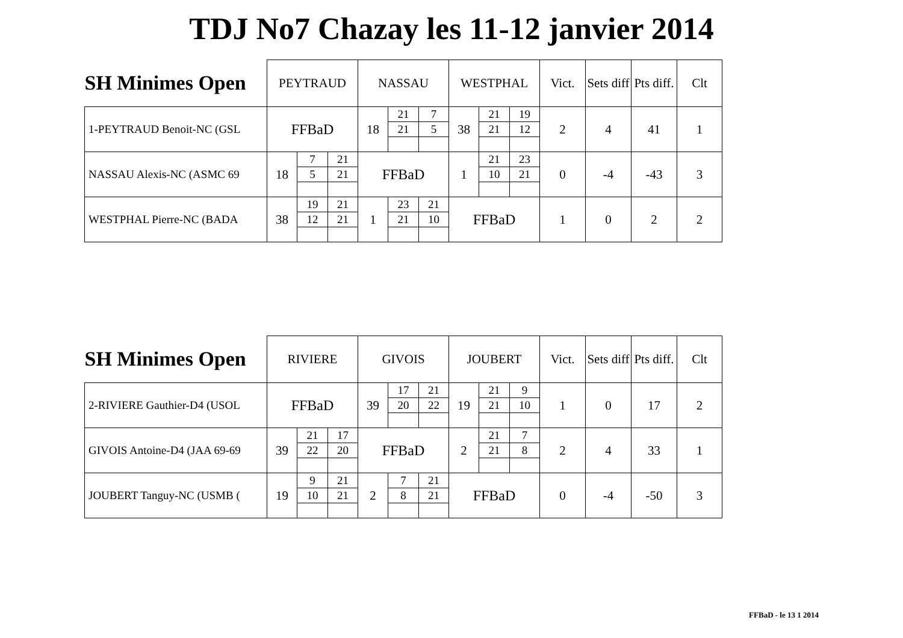TDJ No7 Chazay les 11-12 janvier 2014
| SH Minimes Open | PEYTRAUD | | | NASSAU | | | WESTPHAL | | | Vict. | Sets diff | Pts diff. | Clt |
| --- | --- | --- | --- | --- | --- | --- | --- | --- | --- | --- | --- | --- | --- |
| 1-PEYTRAUD Benoit-NC (GSL | FFBaD | | | 18 | 21 | 7 | 38 | 21 | 19 | 2 | 4 | 41 | 1 |
| | | | | | 21 | 5 | | 21 | 12 | | | | |
| NASSAU Alexis-NC (ASMC 69 | 18 | 7 | 21 | FFBaD | | | 1 | 21 | 23 | 0 | -4 | -43 | 3 |
| | | 5 | 21 | | | | | 10 | 21 | | | | |
| WESTPHAL Pierre-NC (BADA | 38 | 19 | 21 | 1 | 23 | 21 | FFBaD | | | 1 | 0 | 2 | 2 |
| | | 12 | 21 | | 21 | 10 | | | | | | | |
| SH Minimes Open | RIVIERE | | | GIVOIS | | | JOUBERT | | | Vict. | Sets diff | Pts diff. | Clt |
| --- | --- | --- | --- | --- | --- | --- | --- | --- | --- | --- | --- | --- | --- |
| 2-RIVIERE Gauthier-D4 (USOL | FFBaD | | | 39 | 17 | 21 | 19 | 21 | 9 | 1 | 0 | 17 | 2 |
| | | | | | 20 | 22 | | 21 | 10 | | | | |
| GIVOIS Antoine-D4 (JAA 69-69 | 39 | 21 | 17 | FFBaD | | | 2 | 21 | 7 | 2 | 4 | 33 | 1 |
| | | 22 | 20 | | | | | 21 | 8 | | | | |
| JOUBERT Tanguy-NC (USMB ( | 19 | 9 | 21 | 2 | 7 | 21 | FFBaD | | | 0 | -4 | -50 | 3 |
| | | 10 | 21 | | 8 | 21 | | | | | | | |
FFBaD - le 13 1 2014